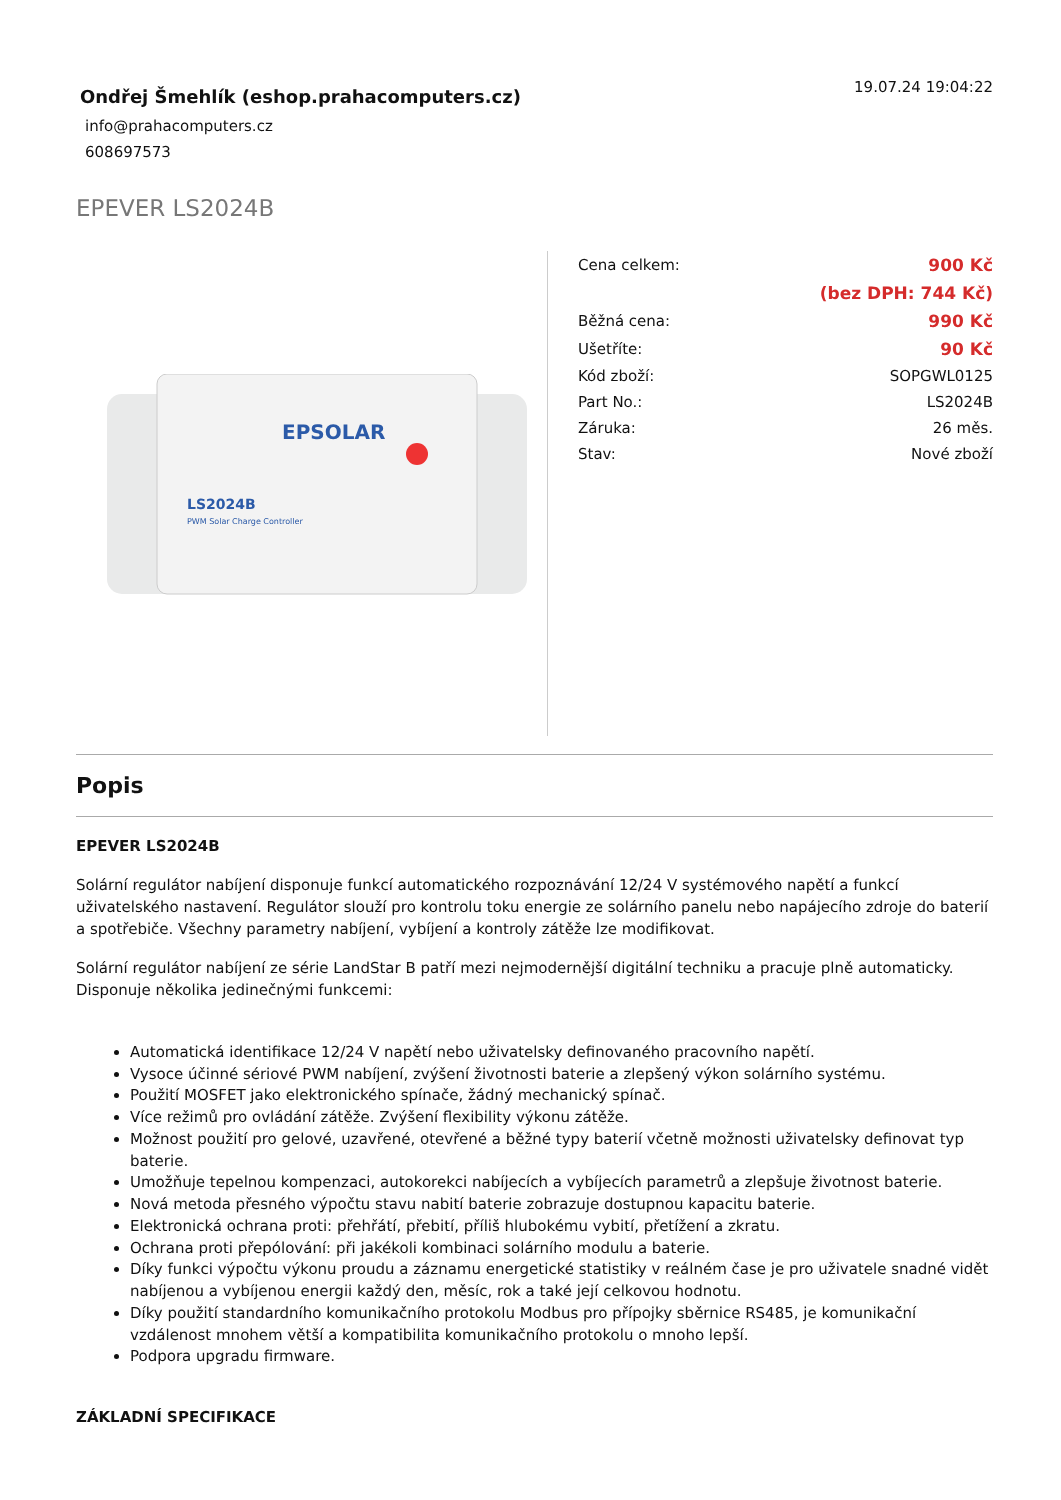Ondřej Šmehlík (eshop.prahacomputers.cz)
info@prahacomputers.cz
608697573
19.07.24 19:04:22
EPEVER LS2024B
LS2024B
PWM Solar Charge Controller
EPSOLAR
| Cena celkem: | 900 Kč |
| | (bez DPH: 744 Kč) |
| Běžná cena: | 990 Kč |
| Ušetříte: | 90 Kč |
| Kód zboží: | SOPGWL0125 |
| Part No.: | LS2024B |
| Záruka: | 26 měs. |
| Stav: | Nové zboží |
Popis
EPEVER LS2024B
Solární regulátor nabíjení disponuje funkcí automatického rozpoznávání 12/24 V systémového napětí a funkcí uživatelského nastavení. Regulátor slouží pro kontrolu toku energie ze solárního panelu nebo napájecího zdroje do baterií a spotřebiče. Všechny parametry nabíjení, vybíjení a kontroly zátěže lze modifikovat.
Solární regulátor nabíjení ze série LandStar B patří mezi nejmodernější digitální techniku a pracuje plně automaticky. Disponuje několika jedinečnými funkcemi:
Automatická identifikace 12/24 V napětí nebo uživatelsky definovaného pracovního napětí.
Vysoce účinné sériové PWM nabíjení, zvýšení životnosti baterie a zlepšený výkon solárního systému.
Použití MOSFET jako elektronického spínače, žádný mechanický spínač.
Více režimů pro ovládání zátěže. Zvýšení flexibility výkonu zátěže.
Možnost použití pro gelové, uzavřené, otevřené a běžné typy baterií včetně možnosti uživatelsky definovat typ baterie.
Umožňuje tepelnou kompenzaci, autokorekci nabíjecích a vybíjecích parametrů a zlepšuje životnost baterie.
Nová metoda přesného výpočtu stavu nabití baterie zobrazuje dostupnou kapacitu baterie.
Elektronická ochrana proti: přehřátí, přebití, příliš hlubokému vybití, přetížení a zkratu.
Ochrana proti přepólování: při jakékoli kombinaci solárního modulu a baterie.
Díky funkci výpočtu výkonu proudu a záznamu energetické statistiky v reálném čase je pro uživatele snadné vidět nabíjenou a vybíjenou energii každý den, měsíc, rok a také její celkovou hodnotu.
Díky použití standardního komunikačního protokolu Modbus pro přípojky sběrnice RS485, je komunikační vzdálenost mnohem větší a kompatibilita komunikačního protokolu o mnoho lepší.
Podpora upgradu firmware.
ZÁKLADNÍ SPECIFIKACE